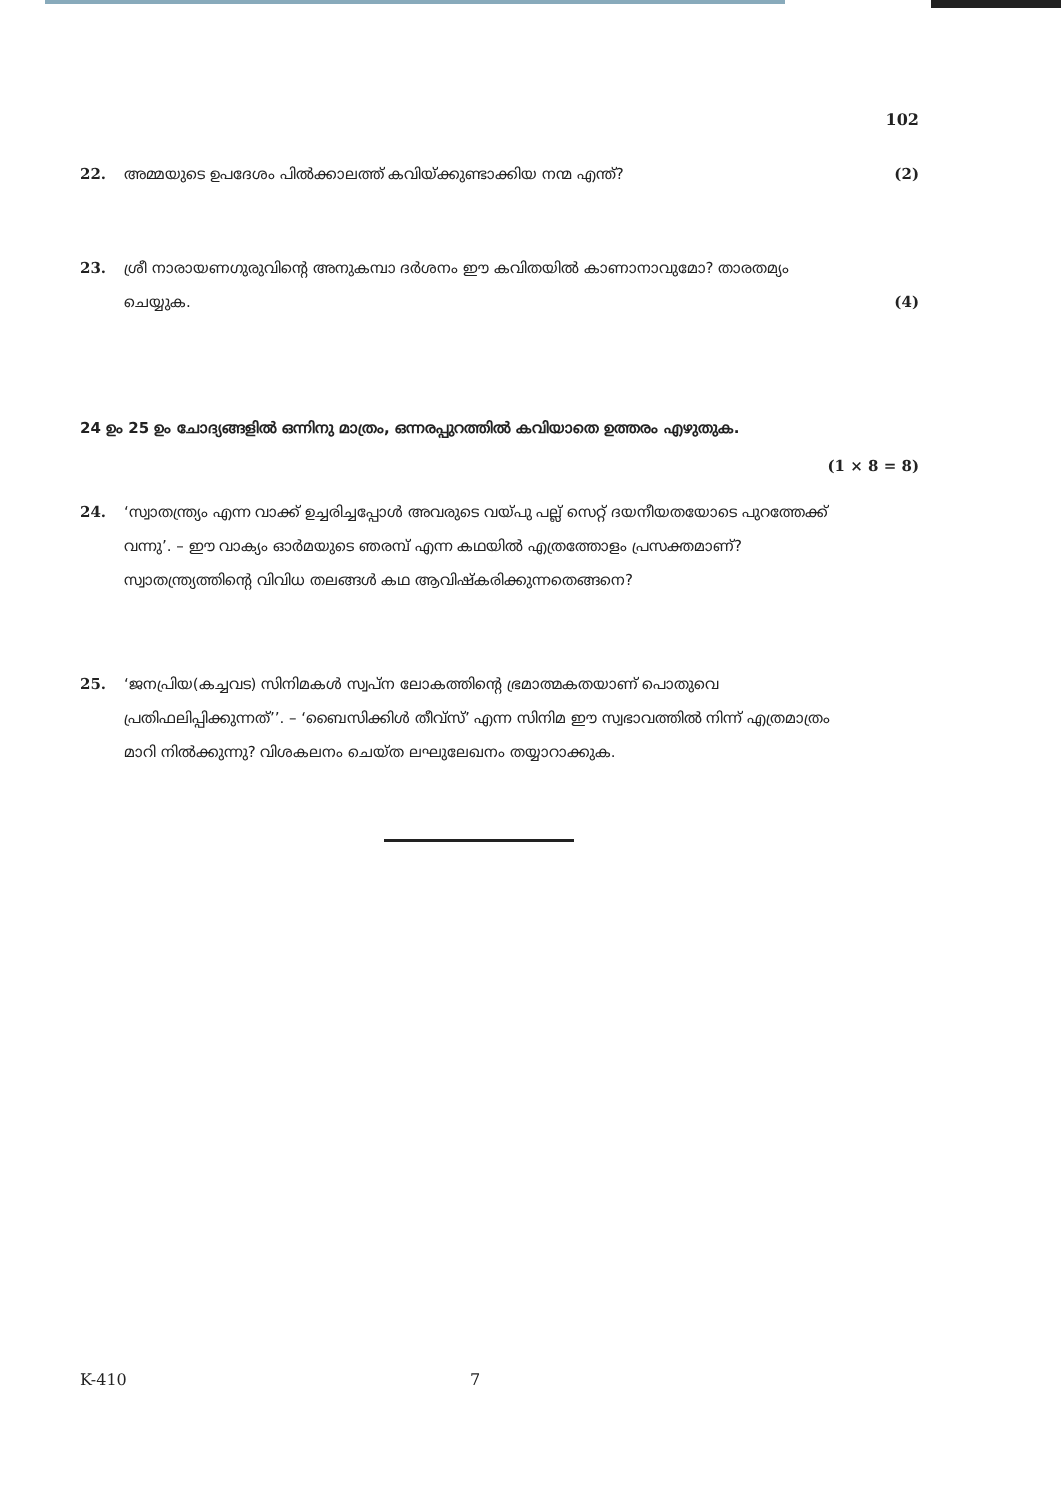102
22. അമ്മയുടെ ഉപദേശം പിൽക്കാലത്ത് കവിയ്ക്കുണ്ടാക്കിയ നന്മ എന്ത്?
(2)
23. ശ്രീ നാരായണഗുരുവിന്റെ അനുകമ്പാ ദർശനം ഈ കവിതയിൽ കാണാനാവുമോ? താരതമ്യം ചെയ്യുക.
(4)
24 ഉം 25 ഉം ചോദ്യങ്ങളിൽ ഒന്നിനു മാത്രം, ഒന്നരപ്പുറത്തിൽ കവിയാതെ ഉത്തരം എഴുതുക.
(1 × 8 = 8)
24. ‘സ്വാതന്ത്ര്യം എന്ന വാക്ക് ഉച്ചരിച്ചപ്പോൾ അവരുടെ വയ്പു പല്ല് സെറ്റ് ദയനീയതയോടെ പുറത്തേക്ക് വന്നു’. – ഈ വാക്യം ഓർമയുടെ ഞരമ്പ് എന്ന കഥയിൽ എത്രത്തോളം പ്രസക്തമാണ്? സ്വാതന്ത്ര്യത്തിന്റെ വിവിധ തലങ്ങൾ കഥ ആവിഷ്കരിക്കുന്നതെങ്ങനെ?
25. ‘ജനപ്രിയ(കച്ചവട) സിനിമകൾ സ്വപ്ന ലോകത്തിന്റെ ഭ്രമാത്മകതയാണ് പൊതുവെ പ്രതിഫലിപ്പിക്കുന്നത്’’. – ‘ബൈസിക്കിൾ തീവ്സ്’ എന്ന സിനിമ ഈ സ്വഭാവത്തിൽ നിന്ന് എത്രമാത്രം മാറി നിൽക്കുന്നു? വിശകലനം ചെയ്ത ലഘുലേഖനം തയ്യാറാക്കുക.
K-410 7